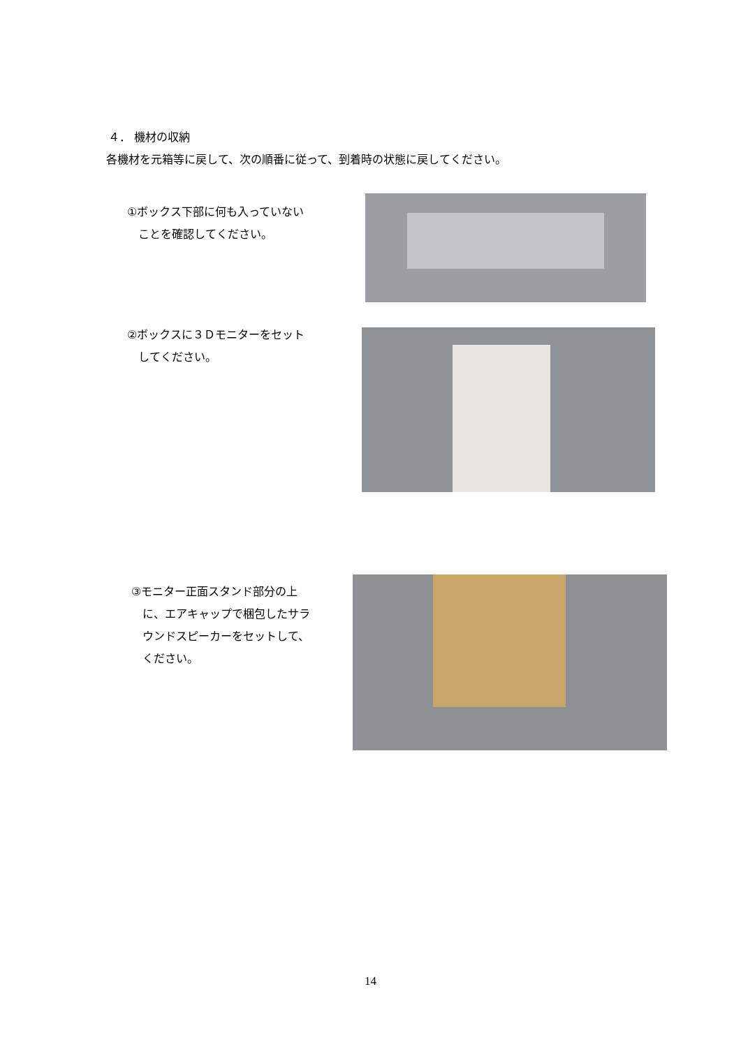４． 機材の収納
各機材を元箱等に戻して、次の順番に従って、到着時の状態に戻してください。
①ボックス下部に何も入っていない
　ことを確認してください。
②ボックスに３Ｄモニターをセット
　してください。
③モニター正面スタンド部分の上
　に、エアキャップで梱包したサラ
　ウンドスピーカーをセットして、
　ください。
14